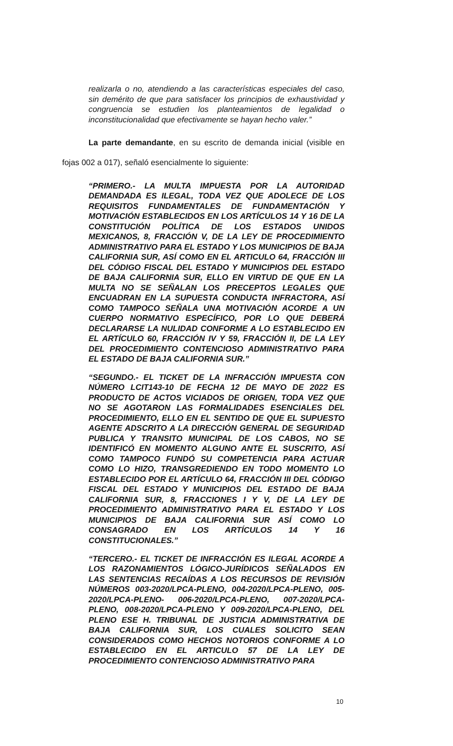realizarla o no, atendiendo a las características especiales del caso, sin demérito de que para satisfacer los principios de exhaustividad y congruencia se estudien los planteamientos de legalidad o inconstitucionalidad que efectivamente se hayan hecho valer.”
La parte demandante, en su escrito de demanda inicial (visible en fojas 002 a 017), señaló esencialmente lo siguiente:
“PRIMERO.- LA MULTA IMPUESTA POR LA AUTORIDAD DEMANDADA ES ILEGAL, TODA VEZ QUE ADOLECE DE LOS REQUISITOS FUNDAMENTALES DE FUNDAMENTACIÓN Y MOTIVACIÓN ESTABLECIDOS EN LOS ARTÍCULOS 14 Y 16 DE LA CONSTITUCIÓN POLÍTICA DE LOS ESTADOS UNIDOS MEXICANOS, 8, FRACCIÓN V, DE LA LEY DE PROCEDIMIENTO ADMINISTRATIVO PARA EL ESTADO Y LOS MUNICIPIOS DE BAJA CALIFORNIA SUR, ASÍ COMO EN EL ARTICULO 64, FRACCIÓN III DEL CÓDIGO FISCAL DEL ESTADO Y MUNICIPIOS DEL ESTADO DE BAJA CALIFORNIA SUR, ELLO EN VIRTUD DE QUE EN LA MULTA NO SE SEÑALAN LOS PRECEPTOS LEGALES QUE ENCUADRAN EN LA SUPUESTA CONDUCTA INFRACTORA, ASÍ COMO TAMPOCO SEÑALA UNA MOTIVACIÓN ACORDE A UN CUERPO NORMATIVO ESPECÍFICO, POR LO QUE DEBERÁ DECLARARSE LA NULIDAD CONFORME A LO ESTABLECIDO EN EL ARTÍCULO 60, FRACCIÓN IV Y 59, FRACCIÓN II, DE LA LEY DEL PROCEDIMIENTO CONTENCIOSO ADMINISTRATIVO PARA EL ESTADO DE BAJA CALIFORNIA SUR.”
“SEGUNDO.- EL TICKET DE LA INFRACCIÓN IMPUESTA CON NÚMERO LCIT143-10 DE FECHA 12 DE MAYO DE 2022 ES PRODUCTO DE ACTOS VICIADOS DE ORIGEN, TODA VEZ QUE NO SE AGOTARON LAS FORMALIDADES ESENCIALES DEL PROCEDIMIENTO, ELLO EN EL SENTIDO DE QUE EL SUPUESTO AGENTE ADSCRITO A LA DIRECCIÓN GENERAL DE SEGURIDAD PUBLICA Y TRANSITO MUNICIPAL DE LOS CABOS, NO SE IDENTIFICÓ EN MOMENTO ALGUNO ANTE EL SUSCRITO, ASÍ COMO TAMPOCO FUNDÓ SU COMPETENCIA PARA ACTUAR COMO LO HIZO, TRANSGREDIENDO EN TODO MOMENTO LO ESTABLECIDO POR EL ARTÍCULO 64, FRACCIÓN III DEL CÓDIGO FISCAL DEL ESTADO Y MUNICIPIOS DEL ESTADO DE BAJA CALIFORNIA SUR, 8, FRACCIONES I Y V, DE LA LEY DE PROCEDIMIENTO ADMINISTRATIVO PARA EL ESTADO Y LOS MUNICIPIOS DE BAJA CALIFORNIA SUR ASÍ COMO LO CONSAGRADO EN LOS ARTÍCULOS 14 Y 16 CONSTITUCIONALES.”
“TERCERO.- EL TICKET DE INFRACCIÓN ES ILEGAL ACORDE A LOS RAZONAMIENTOS LÓGICO-JURÍDICOS SEÑALADOS EN LAS SENTENCIAS RECAÍDAS A LOS RECURSOS DE REVISIÓN NÚMEROS 003-2020/LPCA-PLENO, 004-2020/LPCA-PLENO, 005-2020/LPCA-PLENO- 006-2020/LPCA-PLENO, 007-2020/LPCA-PLENO, 008-2020/LPCA-PLENO Y 009-2020/LPCA-PLENO, DEL PLENO ESE H. TRIBUNAL DE JUSTICIA ADMINISTRATIVA DE BAJA CALIFORNIA SUR, LOS CUALES SOLICITO SEAN CONSIDERADOS COMO HECHOS NOTORIOS CONFORME A LO ESTABLECIDO EN EL ARTICULO 57 DE LA LEY DE PROCEDIMIENTO CONTENCIOSO ADMINISTRATIVO PARA
10